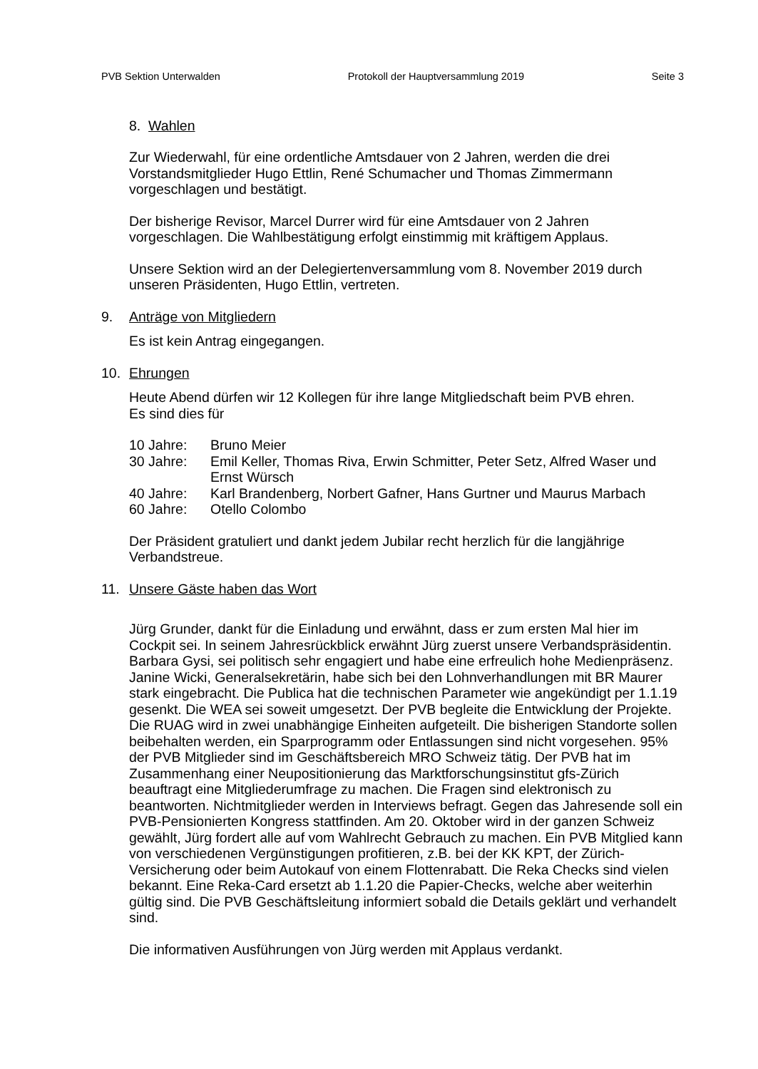PVB Sektion Unterwalden Protokoll der Hauptversammlung 2019 Seite 3
8. Wahlen
Zur Wiederwahl, für eine ordentliche Amtsdauer von 2 Jahren, werden die drei Vorstandsmitglieder Hugo Ettlin, René Schumacher und Thomas Zimmermann vorgeschlagen und bestätigt.
Der bisherige Revisor, Marcel Durrer wird für eine Amtsdauer von 2 Jahren vorgeschlagen. Die Wahlbestätigung erfolgt einstimmig mit kräftigem Applaus.
Unsere Sektion wird an der Delegiertenversammlung vom 8. November 2019 durch unseren Präsidenten, Hugo Ettlin, vertreten.
9. Anträge von Mitgliedern
Es ist kein Antrag eingegangen.
10. Ehrungen
Heute Abend dürfen wir 12 Kollegen für ihre lange Mitgliedschaft beim PVB ehren.
Es sind dies für
10 Jahre: Bruno Meier 30 Jahre: Emil Keller, Thomas Riva, Erwin Schmitter, Peter Setz, Alfred Waser und Ernst Würsch 40 Jahre: Karl Brandenberg, Norbert Gafner, Hans Gurtner und Maurus Marbach 60 Jahre: Otello Colombo
Der Präsident gratuliert und dankt jedem Jubilar recht herzlich für die langjährige Verbandstreue.
11. Unsere Gäste haben das Wort
Jürg Grunder, dankt für die Einladung und erwähnt, dass er zum ersten Mal hier im Cockpit sei. In seinem Jahresrückblick erwähnt Jürg zuerst unsere Verbandspräsidentin. Barbara Gysi, sei politisch sehr engagiert und habe eine erfreulich hohe Medienpräsenz. Janine Wicki, Generalsekretärin, habe sich bei den Lohnverhandlungen mit BR Maurer stark eingebracht. Die Publica hat die technischen Parameter wie angekündigt per 1.1.19 gesenkt. Die WEA sei soweit umgesetzt. Der PVB begleite die Entwicklung der Projekte. Die RUAG wird in zwei unabhängige Einheiten aufgeteilt. Die bisherigen Standorte sollen beibehalten werden, ein Sparprogramm oder Entlassungen sind nicht vorgesehen. 95% der PVB Mitglieder sind im Geschäftsbereich MRO Schweiz tätig. Der PVB hat im Zusammenhang einer Neupositionierung das Marktforschungsinstitut gfs-Zürich beauftragt eine Mitgliederumfrage zu machen. Die Fragen sind elektronisch zu beantworten. Nichtmitglieder werden in Interviews befragt. Gegen das Jahresende soll ein PVB-Pensionierten Kongress stattfinden. Am 20. Oktober wird in der ganzen Schweiz gewählt, Jürg fordert alle auf vom Wahlrecht Gebrauch zu machen. Ein PVB Mitglied kann von verschiedenen Vergünstigungen profitieren, z.B. bei der KK KPT, der Zürich-Versicherung oder beim Autokauf von einem Flottenrabatt. Die Reka Checks sind vielen bekannt. Eine Reka-Card ersetzt ab 1.1.20 die Papier-Checks, welche aber weiterhin gültig sind. Die PVB Geschäftsleitung informiert sobald die Details geklärt und verhandelt sind.
Die informativen Ausführungen von Jürg werden mit Applaus verdankt.